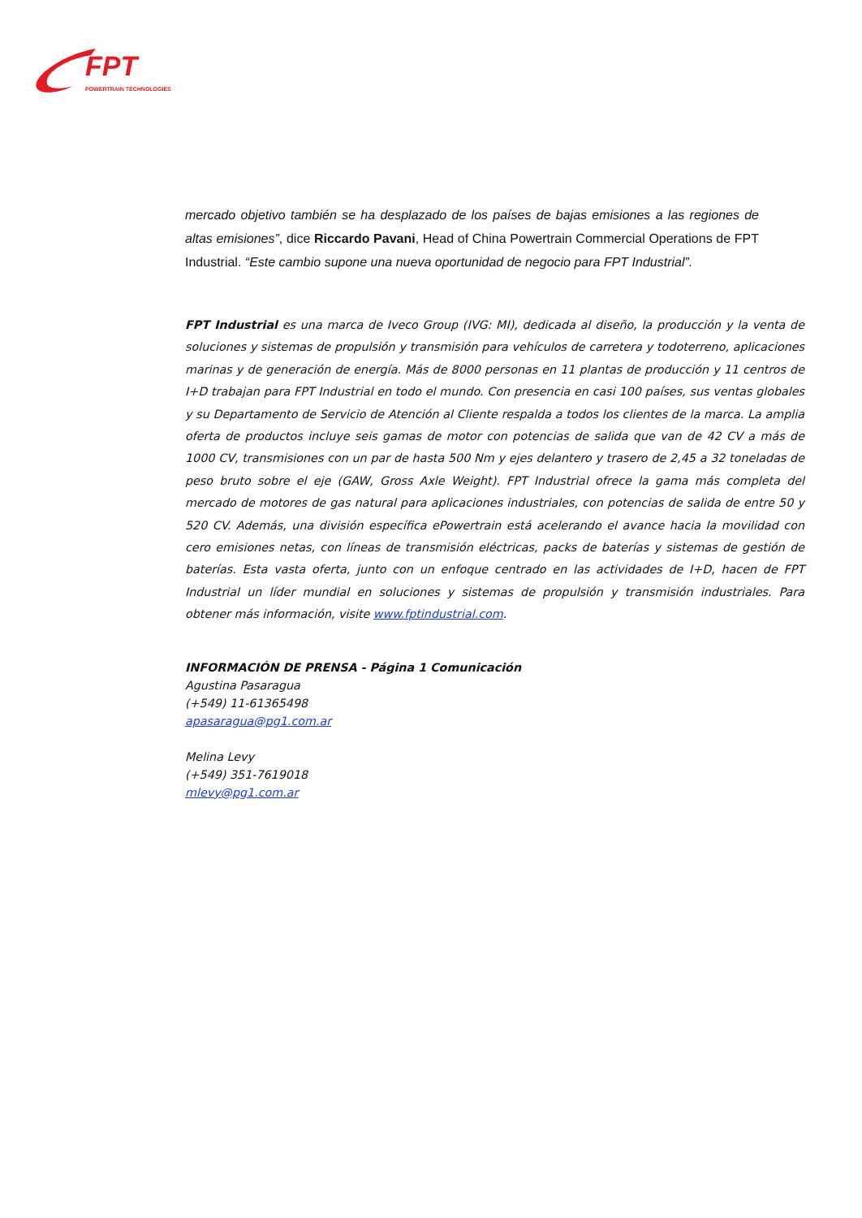FPT
POWERTRAIN TECHNOLOGIES
mercado objetivo también se ha desplazado de los países de bajas emisiones a las regiones de altas emisiones”, dice Riccardo Pavani, Head of China Powertrain Commercial Operations de FPT Industrial. “Este cambio supone una nueva oportunidad de negocio para FPT Industrial”.
FPT Industrial es una marca de Iveco Group (IVG: MI), dedicada al diseño, la producción y la venta de soluciones y sistemas de propulsión y transmisión para vehículos de carretera y todoterreno, aplicaciones marinas y de generación de energía. Más de 8000 personas en 11 plantas de producción y 11 centros de I+D trabajan para FPT Industrial en todo el mundo. Con presencia en casi 100 países, sus ventas globales y su Departamento de Servicio de Atención al Cliente respalda a todos los clientes de la marca. La amplia oferta de productos incluye seis gamas de motor con potencias de salida que van de 42 CV a más de 1000 CV, transmisiones con un par de hasta 500 Nm y ejes delantero y trasero de 2,45 a 32 toneladas de peso bruto sobre el eje (GAW, Gross Axle Weight). FPT Industrial ofrece la gama más completa del mercado de motores de gas natural para aplicaciones industriales, con potencias de salida de entre 50 y 520 CV. Además, una división específica ePowertrain está acelerando el avance hacia la movilidad con cero emisiones netas, con líneas de transmisión eléctricas, packs de baterías y sistemas de gestión de baterías. Esta vasta oferta, junto con un enfoque centrado en las actividades de I+D, hacen de FPT Industrial un líder mundial en soluciones y sistemas de propulsión y transmisión industriales. Para obtener más información, visite www.fptindustrial.com.
INFORMACIÓN DE PRENSA - Página 1 Comunicación
Agustina Pasaragua
(+549) 11-61365498
apasaragua@pg1.com.ar
Melina Levy
(+549) 351-7619018
mlevy@pg1.com.ar